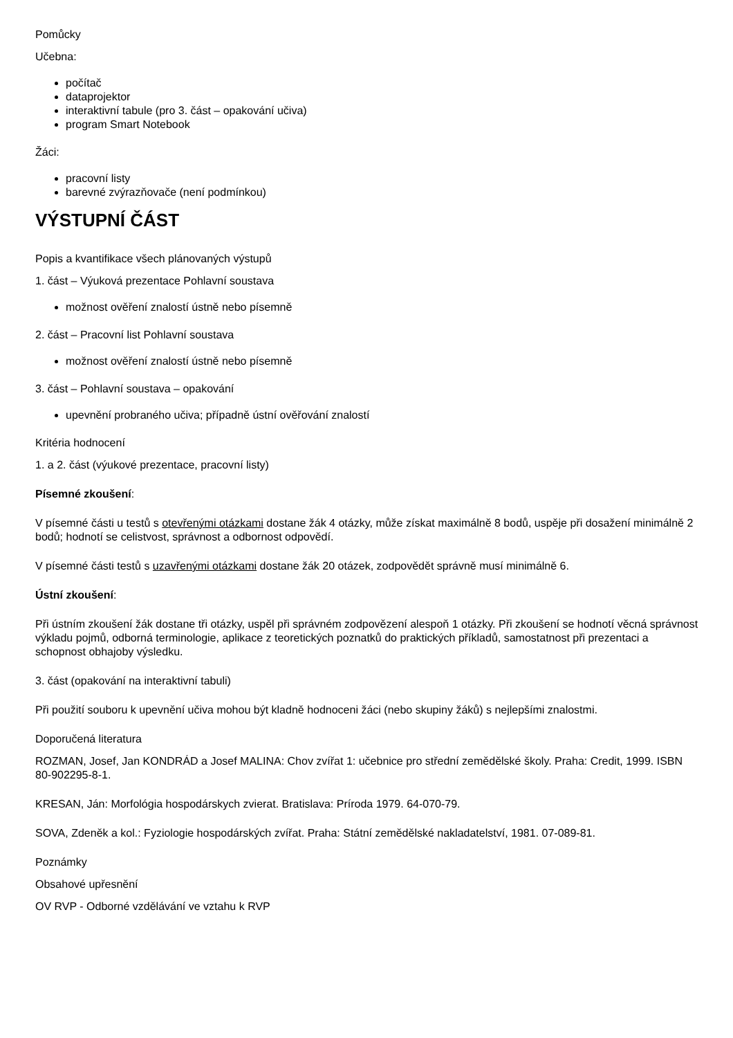Pomůcky
Učebna:
počítač
dataprojektor
interaktivní tabule (pro 3. část – opakování učiva)
program Smart Notebook
Žáci:
pracovní listy
barevné zvýrazňovače (není podmínkou)
VÝSTUPNÍ ČÁST
Popis a kvantifikace všech plánovaných výstupů
1. část – Výuková prezentace Pohlavní soustava
možnost ověření znalostí ústně nebo písemně
2. část – Pracovní list Pohlavní soustava
možnost ověření znalostí ústně nebo písemně
3. část – Pohlavní soustava – opakování
upevnění probraného učiva; případně ústní ověřování znalostí
Kritéria hodnocení
1. a 2. část (výukové prezentace, pracovní listy)
Písemné zkoušení:
V písemné části u testů s otevřenými otázkami dostane žák 4 otázky, může získat maximálně 8 bodů, uspěje při dosažení minimálně 2 bodů; hodnotí se celistvost, správnost a odbornost odpovědí.
V písemné části testů s uzavřenými otázkami dostane žák 20 otázek, zodpovědět správně musí minimálně 6.
Ústní zkoušení:
Při ústním zkoušení žák dostane tři otázky, uspěl při správném zodpovězení alespoň 1 otázky. Při zkoušení se hodnotí věcná správnost výkladu pojmů, odborná terminologie, aplikace z teoretických poznatků do praktických příkladů, samostatnost při prezentaci a schopnost obhajoby výsledku.
3. část (opakování na interaktivní tabuli)
Při použití souboru k upevnění učiva mohou být kladně hodnoceni žáci (nebo skupiny žáků) s nejlepšími znalostmi.
Doporučená literatura
ROZMAN, Josef, Jan KONDRÁD a Josef MALINA: Chov zvířat 1: učebnice pro střední zemědělské školy. Praha: Credit, 1999. ISBN 80-902295-8-1.
KRESAN, Ján: Morfológia hospodárskych zvierat. Bratislava: Príroda 1979. 64-070-79.
SOVA, Zdeněk a kol.: Fyziologie hospodárských zvířat. Praha: Státní zemědělské nakladatelství, 1981. 07-089-81.
Poznámky
Obsahové upřesnění
OV RVP - Odborné vzdělávání ve vztahu k RVP